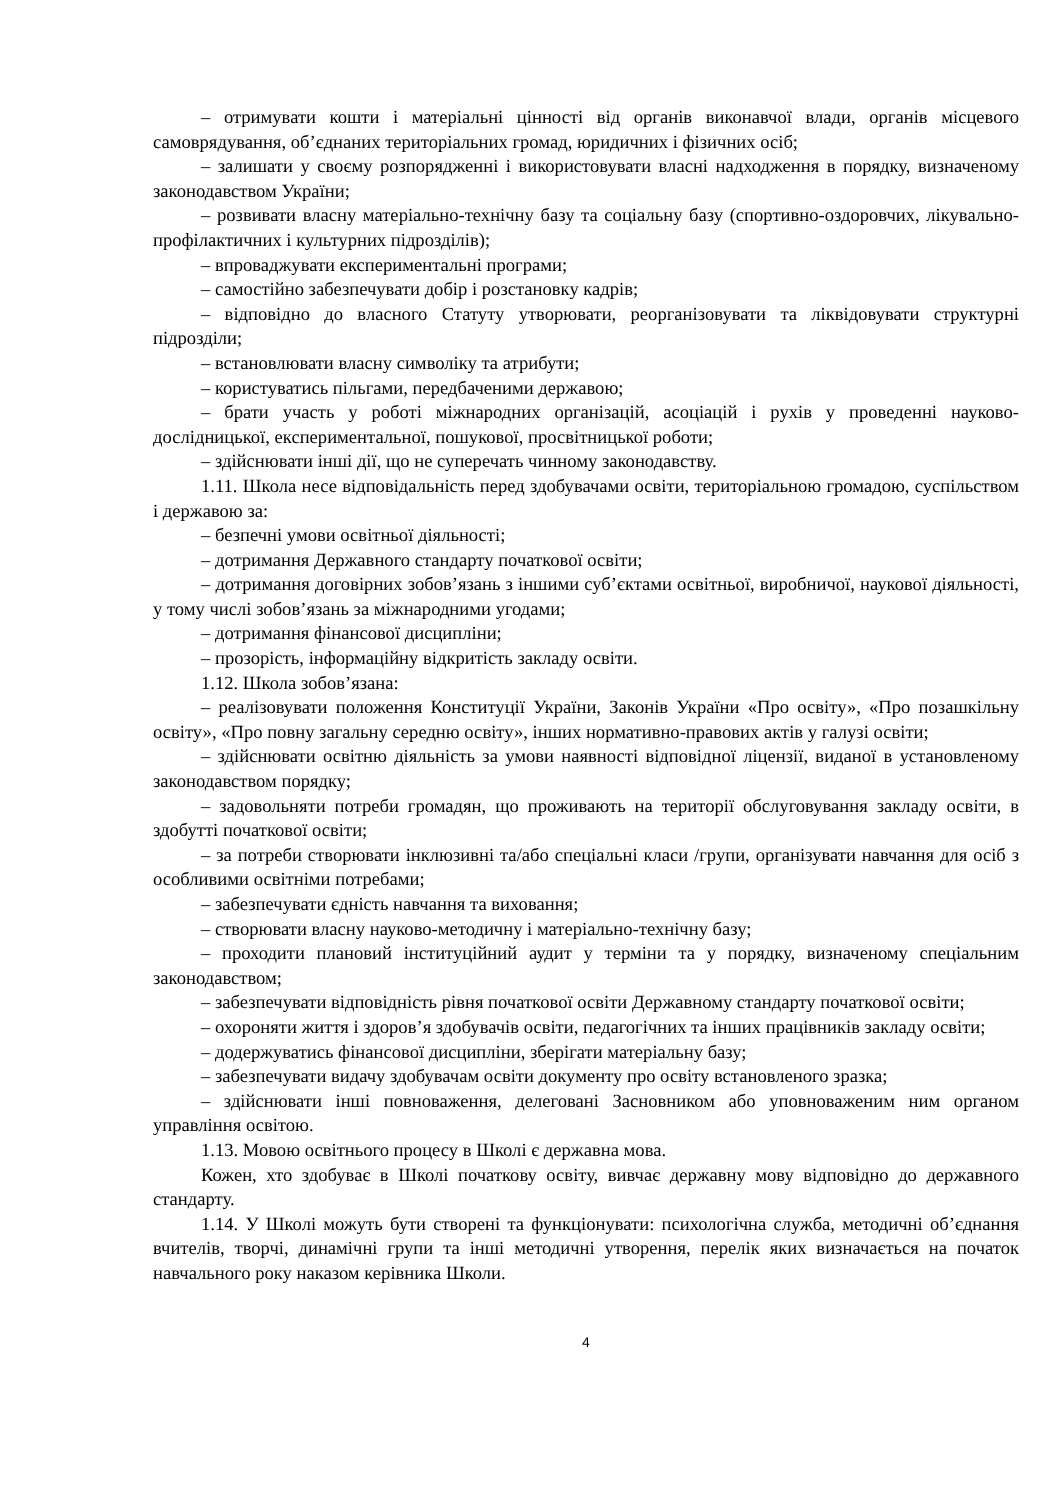– отримувати кошти і матеріальні цінності від органів виконавчої влади, органів місцевого самоврядування, об’єднаних територіальних громад, юридичних і фізичних осіб;
– залишати у своєму розпорядженні і використовувати власні надходження в порядку, визначеному законодавством України;
– розвивати власну матеріально-технічну базу та соціальну базу (спортивно-оздоровчих, лікувально-профілактичних і культурних підрозділів);
– впроваджувати експериментальні програми;
– самостійно забезпечувати добір і розстановку кадрів;
– відповідно до власного Статуту утворювати, реорганізовувати та ліквідовувати структурні підрозділи;
– встановлювати власну символіку та атрибути;
– користуватись пільгами, передбаченими державою;
– брати участь у роботі міжнародних організацій, асоціацій і рухів у проведенні науково-дослідницької, експериментальної, пошукової, просвітницької роботи;
– здійснювати інші дії, що не суперечать чинному законодавству.
1.11. Школа несе відповідальність перед здобувачами освіти, територіальною громадою, суспільством і державою за:
– безпечні умови освітньої діяльності;
– дотримання Державного стандарту початкової освіти;
– дотримання договірних зобов’язань з іншими суб’єктами освітньої, виробничої, наукової діяльності, у тому числі зобов’язань за міжнародними угодами;
– дотримання фінансової дисципліни;
– прозорість, інформаційну відкритість закладу освіти.
1.12. Школа зобов’язана:
– реалізовувати положення Конституції України, Законів України «Про освіту», «Про позашкільну освіту», «Про повну загальну середню освіту», інших нормативно-правових актів у галузі освіти;
– здійснювати освітню діяльність за умови наявності відповідної ліцензії, виданої в установленому законодавством порядку;
– задовольняти потреби громадян, що проживають на території обслуговування закладу освіти, в здобутті початкової освіти;
– за потреби створювати інклюзивні та/або спеціальні класи /групи, організувати навчання для осіб з особливими освітніми потребами;
– забезпечувати єдність навчання та виховання;
– створювати власну науково-методичну і матеріально-технічну базу;
– проходити плановий інституційний аудит у терміни та у порядку, визначеному спеціальним законодавством;
– забезпечувати відповідність рівня початкової освіти Державному стандарту початкової освіти;
– охороняти життя і здоров’я здобувачів освіти, педагогічних та інших працівників закладу освіти;
– додержуватись фінансової дисципліни, зберігати матеріальну базу;
– забезпечувати видачу здобувачам освіти документу про освіту встановленого зразка;
– здійснювати інші повноваження, делеговані Засновником або уповноваженим ним органом управління освітою.
1.13. Мовою освітнього процесу в Школі є державна мова.
Кожен, хто здобуває в Школі початкову освіту, вивчає державну мову відповідно до державного стандарту.
1.14. У Школі можуть бути створені та функціонувати: психологічна служба, методичні об’єднання вчителів, творчі, динамічні групи та інші методичні утворення, перелік яких визначається на початок навчального року наказом керівника Школи.
4